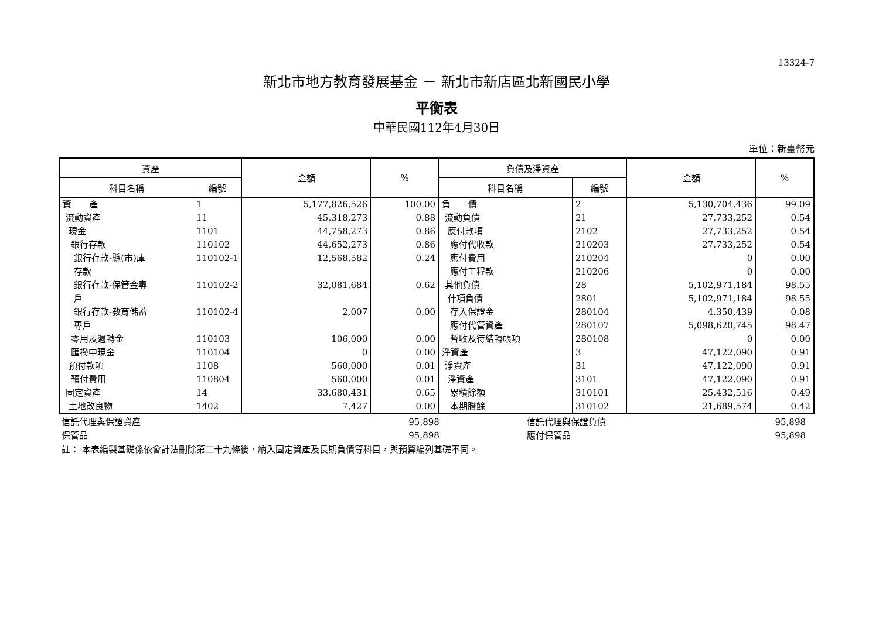13324-7
新北市地方教育發展基金 － 新北市新店區北新國民小學
平衡表
中華民國112年4月30日
單位：新臺幣元
| 資產 | | 金額 | % | 負債及淨資產 | | 金額 | % |
| --- | --- | --- | --- | --- | --- | --- | --- |
| 科目名稱 | 編號 | | | 科目名稱 | 編號 | | |
| 資 產 流動資產 現金 銀行存款 銀行存款-縣(市)庫 存款 銀行存款-保管金專 戶 銀行存款-教育儲蓄 專戶 零用及週轉金 匯撥中現金 預付款項 預付費用 固定資產 土地改良物 | 1 11 1101 110102 110102-1 110102-2 110102-4 110103 110104 1108 110804 14 1402 | 5,177,826,526 45,318,273 44,758,273 44,652,273 12,568,582 32,081,684 2,007 106,000 0 560,000 560,000 33,680,431 7,427 | 100.00 0.88 0.86 0.86 0.24 0.62 0.00 0.00 0.00 0.01 0.01 0.65 0.00 | 負 債 流動負債 應付款項 應付代收款 應付費用 應付工程款 其他負債 什項負債 存入保證金 應付代管資產 暫收及待結轉帳項 淨資產 淨資產 淨資產 累積餘額 本期賸餘 | 2 21 2102 210203 210204 210206 28 2801 280104 280107 280108 3 31 3101 310101 310102 | 5,130,704,436 27,733,252 27,733,252 27,733,252 0 0 5,102,971,184 5,102,971,184 4,350,439 5,098,620,745 0 47,122,090 47,122,090 47,122,090 25,432,516 21,689,574 | 99.09 0.54 0.54 0.54 0.00 0.00 98.55 98.55 0.08 98.47 0.00 0.91 0.91 0.91 0.49 0.42 |
| 信託代理與保證資產 | 95,898 | | 信託代理與保證負債 | 95,898 | |
| 保管品 | 95,898 | | 應付保管品 | 95,898 | |
註： 本表編製基礎係依會計法刪除第二十九條後，納入固定資產及長期負債等科目，與預算編列基礎不同。